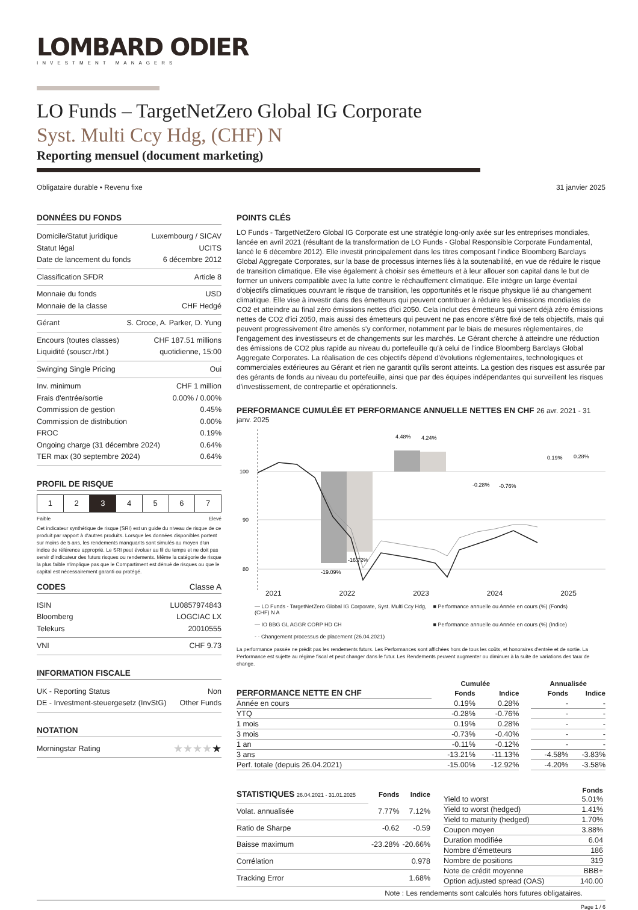LOMBARD ODIER
INVESTMENT MANAGERS
LO Funds – TargetNetZero Global IG Corporate
Syst. Multi Ccy Hdg, (CHF) N
Reporting mensuel (document marketing)
Obligataire durable • Revenu fixe 31 janvier 2025
DONNÉES DU FONDS
Domicile/Statut juridique Luxembourg / SICAV
Statut légal UCITS
Date de lancement du fonds 6 décembre 2012
Classification SFDR Article 8
Monnaie du fonds USD
Monnaie de la classe CHF Hedgé
Gérant S. Croce, A. Parker, D. Yung
Encours (toutes classes) CHF 187.51 millions
Liquidité (souscr./rbt.) quotidienne, 15:00
Swinging Single Pricing Oui
Inv. minimum CHF 1 million
Frais d'entrée/sortie 0.00% / 0.00%
Commission de gestion 0.45%
Commission de distribution 0.00%
FROC 0.19%
Ongoing charge (31 décembre 2024) 0.64%
TER max (30 septembre 2024) 0.64%
PROFIL DE RISQUE
1 2 3 4 5 6 7
Faible Elevé
Cet indicateur synthétique de risque (SRI) est un guide du niveau de risque de ce produit par rapport à d'autres produits. Lorsque les données disponibles portent sur moins de 5 ans, les rendements manquants sont simulés au moyen d'un indice de référence approprié. Le SRI peut évoluer au fil du temps et ne doit pas servir d'indicateur des futurs risques ou rendements. Même la catégorie de risque la plus faible n'implique pas que le Compartiment est dénué de risques ou que le capital est nécessairement garanti ou protégé.
CODES Classe A
ISIN LU0857974843
Bloomberg LOGCIAC LX
Telekurs 20010555
VNI CHF 9.73
INFORMATION FISCALE
UK - Reporting Status Non
DE - Investment-steuergesetz (InvStG) Other Funds
NOTATION
Morningstar Rating ★★★★★
POINTS CLÉS
LO Funds - TargetNetZero Global IG Corporate est une stratégie long-only axée sur les entreprises mondiales, lancée en avril 2021 (résultant de la transformation de LO Funds - Global Responsible Corporate Fundamental, lancé le 6 décembre 2012). Elle investit principalement dans les titres composant l'indice Bloomberg Barclays Global Aggregate Corporates, sur la base de processus internes liés à la soutenabilité, en vue de réduire le risque de transition climatique. Elle vise également à choisir ses émetteurs et à leur allouer son capital dans le but de former un univers compatible avec la lutte contre le réchauffement climatique. Elle intègre un large éventail d'objectifs climatiques couvrant le risque de transition, les opportunités et le risque physique lié au changement climatique. Elle vise à investir dans des émetteurs qui peuvent contribuer à réduire les émissions mondiales de CO2 et atteindre au final zéro émissions nettes d'ici 2050. Cela inclut des émetteurs qui visent déjà zéro émissions nettes de CO2 d'ici 2050, mais aussi des émetteurs qui peuvent ne pas encore s'être fixé de tels objectifs, mais qui peuvent progressivement être amenés s'y conformer, notamment par le biais de mesures réglementaires, de l'engagement des investisseurs et de changements sur les marchés. Le Gérant cherche à atteindre une réduction des émissions de CO2 plus rapide au niveau du portefeuille qu'à celui de l'indice Bloomberg Barclays Global Aggregate Corporates. La réalisation de ces objectifs dépend d'évolutions réglementaires, technologiques et commerciales extérieures au Gérant et rien ne garantit qu'ils seront atteints. La gestion des risques est assurée par des gérants de fonds au niveau du portefeuille, ainsi que par des équipes indépendantes qui surveillent les risques d'investissement, de contrepartie et opérationnels.
PERFORMANCE CUMULÉE ET PERFORMANCE ANNUELLE NETTES EN CHF 26 avr. 2021 - 31 janv. 2025
100
90
80
-19.09%
-16.72%
4.48%
4.24%
-0.28%
-0.76%
0.19%
0.28%
2021 2022 2023 2024 2025
— LO Funds - TargetNetZero Global IG Corporate, Syst. Multi Ccy Hdg, (CHF) N A ■ Performance annuelle ou Année en cours (%) (Fonds) — IO BBG GL AGGR CORP HD CH ■ Performance annuelle ou Année en cours (%) (Indice) - · Changement processus de placement (26.04.2021)
La performance passée ne prédit pas les rendements futurs. Les Performances sont affichées hors de tous les coûts, et honoraires d'entrée et de sortie. La Performance est sujette au régime fiscal et peut changer dans le futur. Les Rendements peuvent augmenter ou diminuer à la suite de variations des taux de change.
| | Cumulée | | | Annualisée | |
| --- | --- | --- | --- | --- | --- |
| PERFORMANCE NETTE EN CHF | Fonds | Indice | | Fonds | Indice |
| Année en cours | 0.19% | 0.28% | | - | - |
| YTQ | -0.28% | -0.76% | | - | - |
| 1 mois | 0.19% | 0.28% | | - | - |
| 3 mois | -0.73% | -0.40% | | - | - |
| 1 an | -0.11% | -0.12% | | - | - |
| 3 ans | -13.21% | -11.13% | | -4.58% | -3.83% |
| Perf. totale (depuis 26.04.2021) | -15.00% | -12.92% | | -4.20% | -3.58% |
| STATISTIQUES 26.04.2021 - 31.01.2025 | Fonds | Indice |
| --- | --- | --- |
| Volat. annualisée | 7.77% | 7.12% |
| Ratio de Sharpe | -0.62 | -0.59 |
| Baisse maximum | -23.28% | -20.66% |
| Corrélation | | 0.978 |
| Tracking Error | | 1.68% |
| | Fonds |
| --- | --- |
| Yield to worst | 5.01% |
| Yield to worst (hedged) | 1.41% |
| Yield to maturity (hedged) | 1.70% |
| Coupon moyen | 3.88% |
| Duration modifiée | 6.04 |
| Nombre d'émetteurs | 186 |
| Nombre de positions | 319 |
| Note de crédit moyenne | BBB+ |
| Option adjusted spread (OAS) | 140.00 |
Note : Les rendements sont calculés hors futures obligataires.
Page 1 / 6